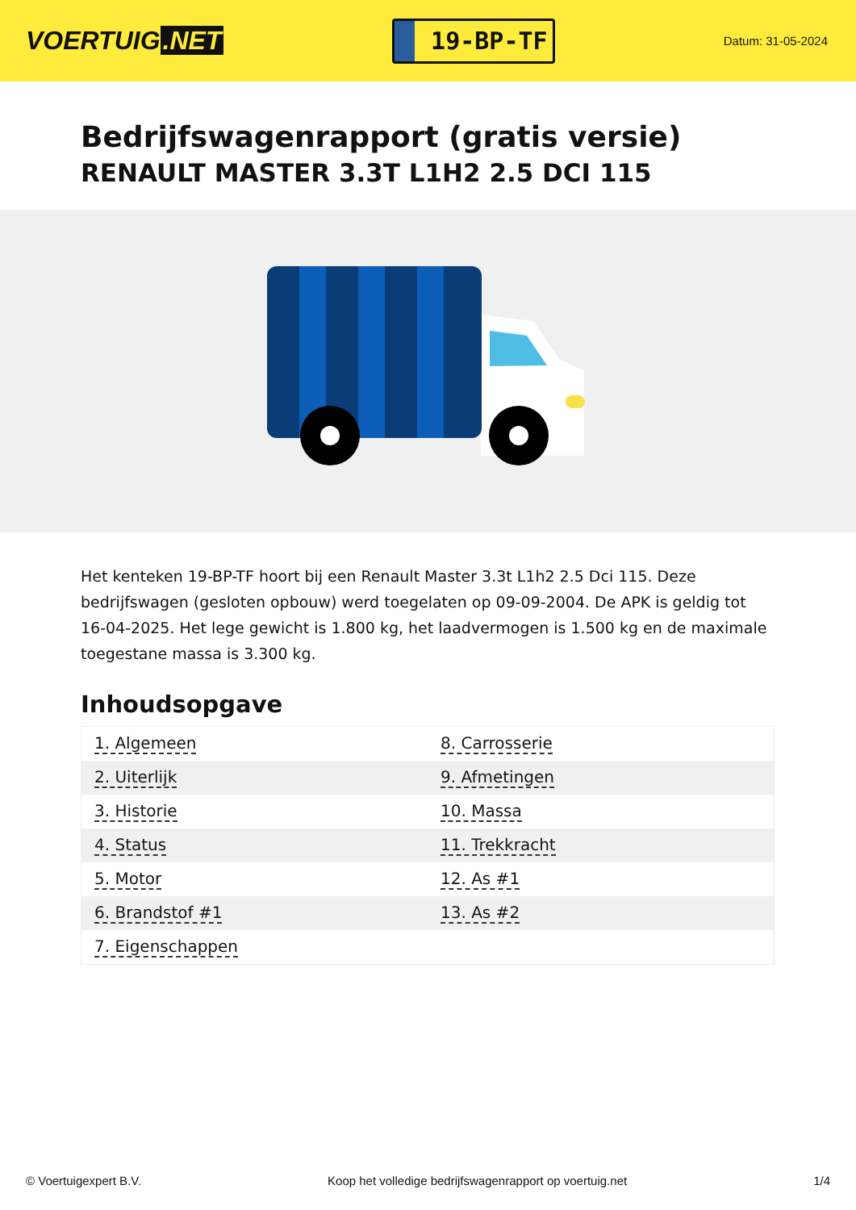VOERTUIG.NET
19-BP-TF
Datum: 31-05-2024
Bedrijfswagenrapport (gratis versie)
RENAULT MASTER 3.3T L1H2 2.5 DCI 115
Het kenteken 19-BP-TF hoort bij een Renault Master 3.3t L1h2 2.5 Dci 115. Deze bedrijfswagen (gesloten opbouw) werd toegelaten op 09-09-2004. De APK is geldig tot 16-04-2025. Het lege gewicht is 1.800 kg, het laadvermogen is 1.500 kg en de maximale toegestane massa is 3.300 kg.
Inhoudsopgave
| 1. Algemeen | 8. Carrosserie |
| 2. Uiterlijk | 9. Afmetingen |
| 3. Historie | 10. Massa |
| 4. Status | 11. Trekkracht |
| 5. Motor | 12. As #1 |
| 6. Brandstof #1 | 13. As #2 |
| 7. Eigenschappen | |
© Voertuigexpert B.V. Koop het volledige bedrijfswagenrapport op voertuig.net 1/4